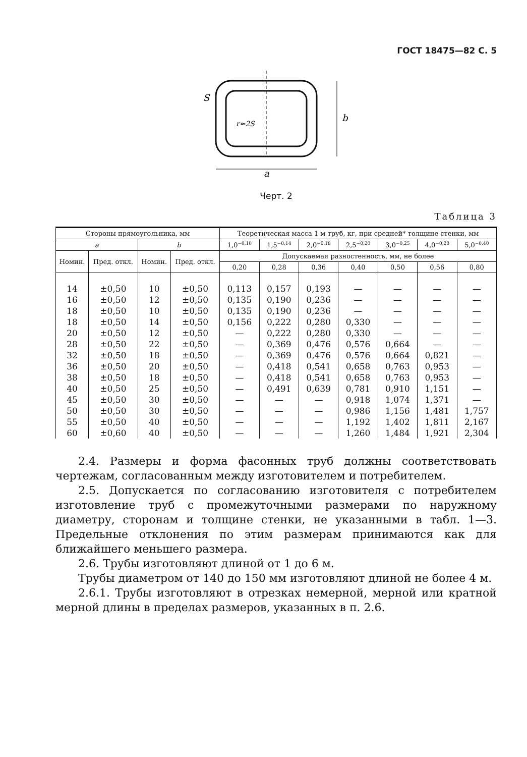ГОСТ 18475—82 С. 5
a
b
S
r≈2S
Черт. 2
Таблица 3
| Стороны прямоугольника, мм | | | | Теоретическая масса 1 м труб, кг, при средней* толщине стенки, мм | | | | | | |
| --- | --- | --- | --- | --- | --- | --- | --- | --- | --- | --- |
| a | | b | | 1,0<sup>−0,10</sup> | 1,5<sup>−0,14</sup> | 2,0<sup>−0,18</sup> | 2,5<sup>−0,20</sup> | 3,0<sup>−0,25</sup> | 4,0<sup>−0,28</sup> | 5,0<sup>−0,40</sup> |
| Номин. | Пред. откл. | Номин. | Пред. откл. | Допускаемая разностенность, мм, не более | | | | | | |
| | | | | 0,20 | 0,28 | 0,36 | 0,40 | 0,50 | 0,56 | 0,80 |
| 14 | ±0,50 | 10 | ±0,50 | 0,113 | 0,157 | 0,193 | — | — | — | — |
| 16 | ±0,50 | 12 | ±0,50 | 0,135 | 0,190 | 0,236 | — | — | — | — |
| 18 | ±0,50 | 10 | ±0,50 | 0,135 | 0,190 | 0,236 | — | — | — | — |
| 18 | ±0,50 | 14 | ±0,50 | 0,156 | 0,222 | 0,280 | 0,330 | — | — | — |
| 20 | ±0,50 | 12 | ±0,50 | — | 0,222 | 0,280 | 0,330 | — | — | — |
| 28 | ±0,50 | 22 | ±0,50 | — | 0,369 | 0,476 | 0,576 | 0,664 | — | — |
| 32 | ±0,50 | 18 | ±0,50 | — | 0,369 | 0,476 | 0,576 | 0,664 | 0,821 | — |
| 36 | ±0,50 | 20 | ±0,50 | — | 0,418 | 0,541 | 0,658 | 0,763 | 0,953 | — |
| 38 | ±0,50 | 18 | ±0,50 | — | 0,418 | 0,541 | 0,658 | 0,763 | 0,953 | — |
| 40 | ±0,50 | 25 | ±0,50 | — | 0,491 | 0,639 | 0,781 | 0,910 | 1,151 | — |
| 45 | ±0,50 | 30 | ±0,50 | — | — | — | 0,918 | 1,074 | 1,371 | — |
| 50 | ±0,50 | 30 | ±0,50 | — | — | — | 0,986 | 1,156 | 1,481 | 1,757 |
| 55 | ±0,50 | 40 | ±0,50 | — | — | — | 1,192 | 1,402 | 1,811 | 2,167 |
| 60 | ±0,60 | 40 | ±0,50 | — | — | — | 1,260 | 1,484 | 1,921 | 2,304 |
2.4. Размеры и форма фасонных труб должны соответствовать чертежам, согласованным между изготовителем и потребителем.
2.5. Допускается по согласованию изготовителя с потребителем изготовление труб с промежуточными размерами по наружному диаметру, сторонам и толщине стенки, не указанными в табл. 1—3. Предельные отклонения по этим размерам принимаются как для ближайшего меньшего размера.
2.6. Трубы изготовляют длиной от 1 до 6 м.
Трубы диаметром от 140 до 150 мм изготовляют длиной не более 4 м.
2.6.1. Трубы изготовляют в отрезках немерной, мерной или кратной мерной длины в пределах размеров, указанных в п. 2.6.